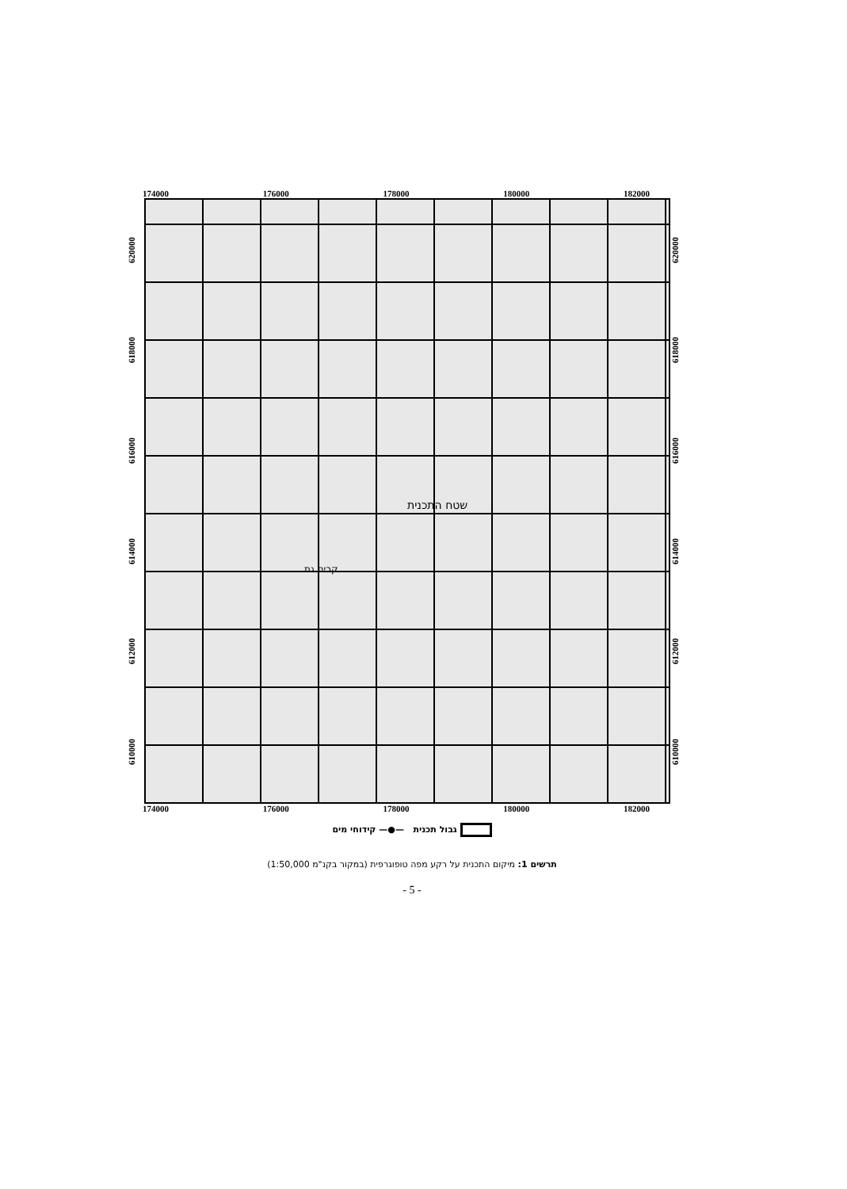174000 176000 178000 180000 182000
620000
618000
616000
614000
612000
610000
שטח התכנית
קרית גת
620000
618000
616000
614000
612000
610000
174000 176000 178000 180000 182000
גבול תכנית —●— קידוחי מים
תרשים 1: מיקום התכנית על רקע מפה טופוגרפית (במקור בקנ"מ 1:50,000)
- 5 -